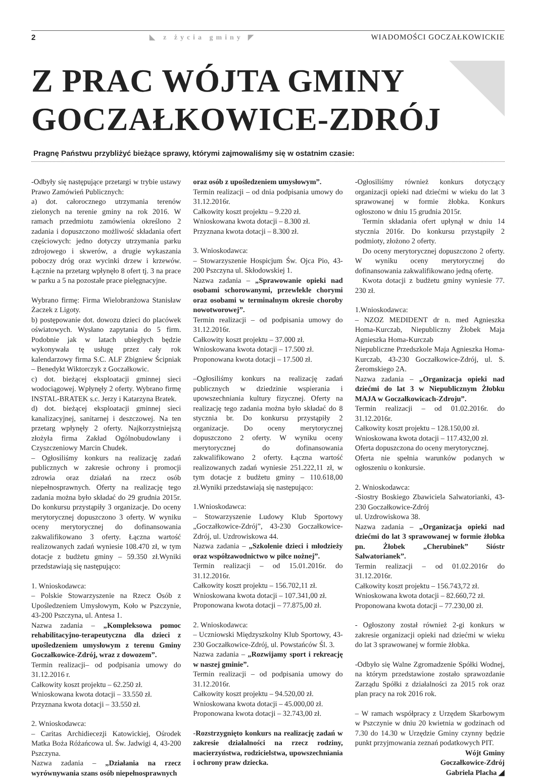2 ◣ z życia gminy ◤ WIADOMOŚCI GOCZAŁKOWICKIE
Z PRAC WÓJTA GMINY
GOCZAŁKOWICE-ZDRÓJ
Pragnę Państwu przybliżyć bieżące sprawy, którymi zajmowaliśmy się w ostatnim czasie:
-Odbyły się następujące przetargi w trybie ustawy Prawo Zamówień Publicznych:
a) dot. całorocznego utrzymania terenów zielonych na terenie gminy na rok 2016. W ramach przedmiotu zamówienia określono 2 zadania i dopuszczono możliwość składania ofert częściowych: jedno dotyczy utrzymania parku zdrojowego i skwerów, a drugie wykaszania poboczy dróg oraz wycinki drzew i krzewów. Łącznie na przetarg wpłynęło 8 ofert tj. 3 na prace w parku a 5 na pozostałe prace pielęgnacyjne.
Wybrano firmę: Firma Wielobranżowa Stanisław Żaczek z Ligoty.
b) postępowanie dot. dowozu dzieci do placówek oświatowych. Wysłano zapytania do 5 firm. Podobnie jak w latach ubiegłych będzie wykonywała tę usługę przez cały rok kalendarzowy firma S.C. ALF Zbigniew Ścipniak – Benedykt Wiktorczyk z Goczałkowic.
c) dot. bieżącej eksploatacji gminnej sieci wodociągowej. Wpłynęły 2 oferty. Wybrano firmę INSTAL-BRATEK s.c. Jerzy i Katarzyna Bratek.
d) dot. bieżącej eksploatacji gminnej sieci kanalizacyjnej, sanitarnej i deszczowej. Na ten przetarg wpłynęły 2 oferty. Najkorzystniejszą złożyła firma Zakład Ogólnobudowlany i Czyszczeniowy Marcin Chudek.
– Ogłosiliśmy konkurs na realizację zadań publicznych w zakresie ochrony i promocji zdrowia oraz działań na rzecz osób niepełnosprawnych. Oferty na realizację tego zadania można było składać do 29 grudnia 2015r. Do konkursu przystąpiły 3 organizacje. Do oceny merytorycznej dopuszczono 3 oferty. W wyniku oceny merytorycznej do dofinansowania zakwalifikowano 3 oferty. Łączna wartość realizowanych zadań wyniesie 108.470 zł, w tym dotacje z budżetu gminy – 59.350 zł.Wyniki przedstawiają się następująco:
1. Wnioskodawca:
– Polskie Stowarzyszenie na Rzecz Osób z Upośledzeniem Umysłowym, Koło w Pszczynie, 43-200 Pszczyna, ul. Antesa 1.
Nazwa zadania – „Kompleksowa pomoc rehabilitacyjno-terapeutyczna dla dzieci z upośledzeniem umysłowym z terenu Gminy Goczałkowice-Zdrój, wraz z dowozem”.
Termin realizacji– od podpisania umowy do 31.12.2016 r.
Całkowity koszt projektu – 62.250 zł.
Wnioskowana kwota dotacji – 33.550 zł.
Przyznana kwota dotacji – 33.550 zł.
2. Wnioskodawca:
– Caritas Archidiecezji Katowickiej, Ośrodek Matka Boża Różańcowa ul. Św. Jadwigi 4, 43-200 Pszczyna.
Nazwa zadania – „Działania na rzecz wyrównywania szans osób niepełnosprawnych
oraz osób z upośledzeniem umysłowym”.
Termin realizacji – od dnia podpisania umowy do 31.12.2016r.
Całkowity koszt projektu – 9.220 zł.
Wnioskowana kwota dotacji – 8.300 zł.
Przyznana kwota dotacji – 8.300 zł.
3. Wnioskodawca:
– Stowarzyszenie Hospicjum Św. Ojca Pio, 43-200 Pszczyna ul. Skłodowskiej 1.
Nazwa zadania – „Sprawowanie opieki nad osobami schorowanymi, przewlekle chorymi oraz osobami w terminalnym okresie choroby nowotworowej”.
Termin realizacji – od podpisania umowy do 31.12.2016r.
Całkowity koszt projektu – 37.000 zł.
Wnioskowana kwota dotacji – 17.500 zł.
Proponowana kwota dotacji – 17.500 zł.
–Ogłosiliśmy konkurs na realizację zadań publicznych w dziedzinie wspierania i upowszechniania kultury fizycznej. Oferty na realizację tego zadania można było składać do 8 stycznia br. Do konkursu przystąpiły 2 organizacje. Do oceny merytorycznej dopuszczono 2 oferty. W wyniku oceny merytorycznej do dofinansowania zakwalifikowano 2 oferty. Łączna wartość realizowanych zadań wyniesie 251.222,11 zł, w tym dotacje z budżetu gminy – 110.618,00 zł.Wyniki przedstawiają się następująco:
1.Wnioskodawca:
– Stowarzyszenie Ludowy Klub Sportowy „Goczałkowice-Zdrój”, 43-230 Goczałkowice-Zdrój, ul. Uzdrowiskowa 44.
Nazwa zadania – „Szkolenie dzieci i młodzieży oraz współzawodnictwo w piłce nożnej”.
Termin realizacji – od 15.01.2016r. do 31.12.2016r.
Całkowity koszt projektu – 156.702,11 zł.
Wnioskowana kwota dotacji – 107.341,00 zł.
Proponowana kwota dotacji – 77.875,00 zł.
2. Wnioskodawca:
– Uczniowski Międzyszkolny Klub Sportowy, 43-230 Goczałkowice-Zdrój, ul. Powstańców Śl. 3.
Nazwa zadania – „Rozwijamy sport i rekreację w naszej gminie”.
Termin realizacji – od podpisania umowy do 31.12.2016r.
Całkowity koszt projektu – 94.520,00 zł.
Wnioskowana kwota dotacji – 45.000,00 zł.
Proponowana kwota dotacji – 32.743,00 zł.
-Rozstrzygnięto konkurs na realizację zadań w zakresie działalności na rzecz rodziny, macierzyństwa, rodzicielstwa, upowszechniania i ochrony praw dziecka.
-Ogłosiliśmy również konkurs dotyczący organizacji opieki nad dziećmi w wieku do lat 3 sprawowanej w formie żłobka. Konkurs ogłoszono w dniu 15 grudnia 2015r.
 Termin składania ofert upłynął w dniu 14 stycznia 2016r. Do konkursu przystąpiły 2 podmioty, złożono 2 oferty.
 Do oceny merytorycznej dopuszczono 2 oferty. W wyniku oceny merytorycznej do dofinansowania zakwalifikowano jedną ofertę.
 Kwota dotacji z budżetu gminy wyniesie 77. 230 zł.
1.Wnioskodawca:
– NZOZ MEDIDENT dr n. med Agnieszka Homa-Kurczab, Niepubliczny Żłobek Maja Agnieszka Homa-Kurczab
Niepubliczne Przedszkole Maja Agnieszka Homa-Kurczab, 43-230 Goczałkowice-Zdrój, ul. S. Żeromskiego 2A.
Nazwa zadania – „Organizacja opieki nad dziećmi do lat 3 w Niepublicznym Żłobku MAJA w Goczałkowicach-Zdroju”.
Termin realizacji – od 01.02.2016r. do 31.12.2016r.
Całkowity koszt projektu – 128.150,00 zł.
Wnioskowana kwota dotacji – 117.432,00 zł.
Oferta dopuszczona do oceny merytorycznej.
Oferta nie spełnia warunków podanych w ogłoszeniu o konkursie.
2. Wnioskodawca:
-Siostry Boskiego Zbawiciela Salwatorianki, 43-230 Goczałkowice-Zdrój
ul. Uzdrowiskowa 38.
Nazwa zadania – „Organizacja opieki nad dziećmi do lat 3 sprawowanej w formie żłobka pn. Żłobek „Cherubinek” Sióstr Salwatorianek”.
Termin realizacji – od 01.02.2016r do 31.12.2016r.
Całkowity koszt projektu – 156.743,72 zł.
Wnioskowana kwota dotacji – 82.660,72 zł.
Proponowana kwota dotacji – 77.230,00 zł.
- Ogłoszony został również 2-gi konkurs w zakresie organizacji opieki nad dziećmi w wieku do lat 3 sprawowanej w formie żłobka.
-Odbyło się Walne Zgromadzenie Spółki Wodnej, na którym przedstawione zostało sprawozdanie Zarządu Spółki z działalności za 2015 rok oraz plan pracy na rok 2016 rok.
– W ramach współpracy z Urzędem Skarbowym w Pszczynie w dniu 20 kwietnia w godzinach od 7.30 do 14.30 w Urzędzie Gminy czynny będzie punkt przyjmowania zeznań podatkowych PIT.
Wójt Gminy
Goczałkowice-Zdrój
Gabriela Placha ◢